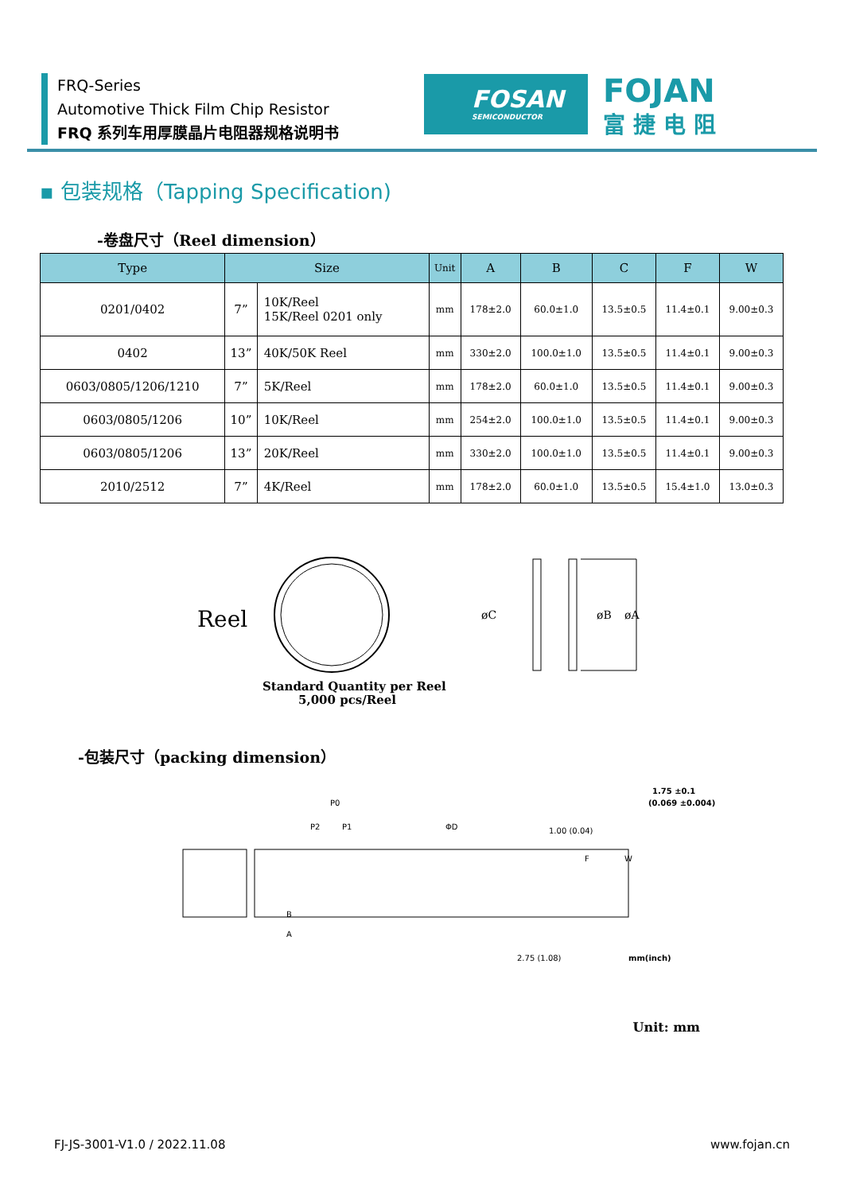FRQ-Series
Automotive Thick Film Chip Resistor
FRQ 系列车用厚膜晶片电阻器规格说明书
FOSAN
SEMICONDUCTOR
FOJAN
富捷电阻
▪ 包装规格（Tapping Specification)
-卷盘尺寸（Reel dimension）
| Type | Size | | Unit | A | B | C | F | W |
| --- | --- | --- | --- | --- | --- | --- | --- | --- |
| 0201/0402 | 7” | 10K/Reel 15K/Reel 0201 only | mm | 178±2.0 | 60.0±1.0 | 13.5±0.5 | 11.4±0.1 | 9.00±0.3 |
| 0402 | 13” | 40K/50K Reel | mm | 330±2.0 | 100.0±1.0 | 13.5±0.5 | 11.4±0.1 | 9.00±0.3 |
| 0603/0805/1206/1210 | 7” | 5K/Reel | mm | 178±2.0 | 60.0±1.0 | 13.5±0.5 | 11.4±0.1 | 9.00±0.3 |
| 0603/0805/1206 | 10” | 10K/Reel | mm | 254±2.0 | 100.0±1.0 | 13.5±0.5 | 11.4±0.1 | 9.00±0.3 |
| 0603/0805/1206 | 13” | 20K/Reel | mm | 330±2.0 | 100.0±1.0 | 13.5±0.5 | 11.4±0.1 | 9.00±0.3 |
| 2010/2512 | 7” | 4K/Reel | mm | 178±2.0 | 60.0±1.0 | 13.5±0.5 | 15.4±1.0 | 13.0±0.3 |
Reel
Standard Quantity per Reel
5,000 pcs/Reel
øC
øB
øA
-包装尺寸（packing dimension）
P0
P2
P1
ΦD
1.75 ±0.1
(0.069 ±0.004)
B
A
F
W
2.75 (1.08)
1.00 (0.04)
mm(inch)
Unit: mm
FJ-JS-3001-V1.0 / 2022.11.08 www.fojan.cn